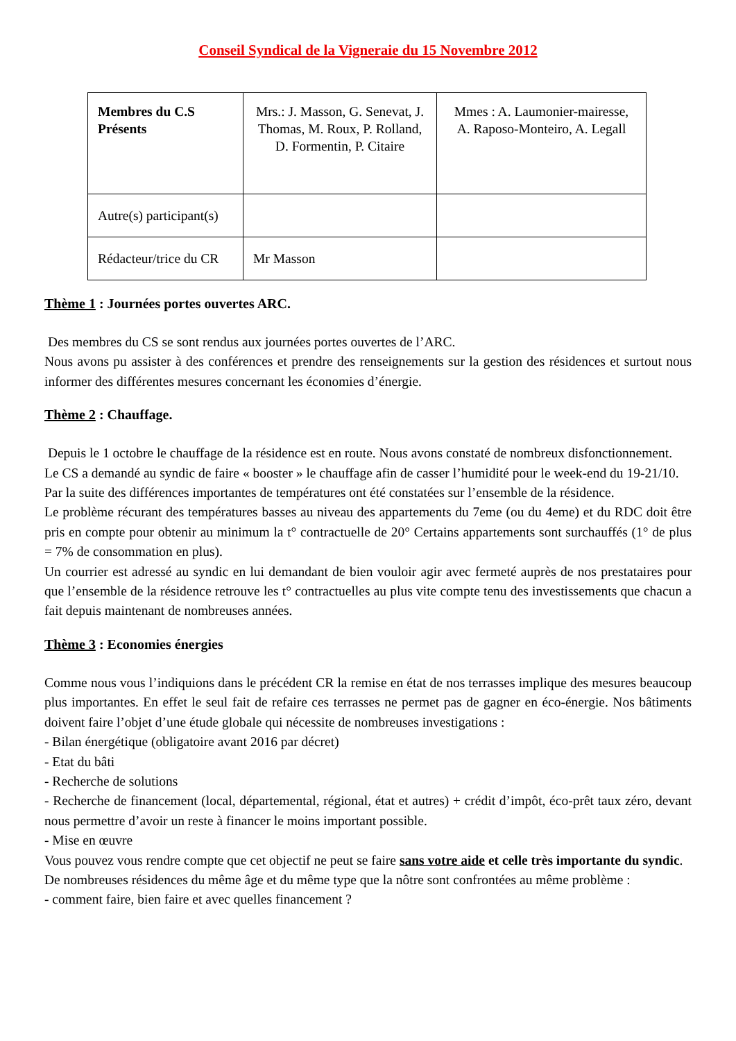Conseil Syndical de la Vigneraie du 15 Novembre 2012
| Membres du C.S Présents | Mrs.: J. Masson, G. Senevat, J. Thomas, M. Roux, P. Rolland, D. Formentin, P. Citaire | Mmes : A. Laumonier-mairesse, A. Raposo-Monteiro, A. Legall |
| Autre(s) participant(s) | | |
| Rédacteur/trice du CR | Mr Masson | |
Thème 1 : Journées portes ouvertes ARC.
Des membres du CS se sont rendus aux journées portes ouvertes de l’ARC.
Nous avons pu assister à des conférences et prendre des renseignements sur la gestion des résidences et surtout nous informer des différentes mesures concernant les économies d’énergie.
Thème 2 : Chauffage.
Depuis le 1 octobre le chauffage de la résidence est en route. Nous avons constaté de nombreux disfonctionnement.
Le CS a demandé au syndic de faire « booster » le chauffage afin de casser l’humidité pour le week-end du 19-21/10.
Par la suite des différences importantes de températures ont été constatées sur l’ensemble de la résidence.
Le problème récurant des températures basses au niveau des appartements du 7eme (ou du 4eme) et du RDC doit être pris en compte pour obtenir au minimum la t° contractuelle de 20° Certains appartements sont surchauffés (1° de plus = 7% de consommation en plus).
Un courrier est adressé au syndic en lui demandant de bien vouloir agir avec fermeté auprès de nos prestataires pour que l’ensemble de la résidence retrouve les t° contractuelles au plus vite compte tenu des investissements que chacun a fait depuis maintenant de nombreuses années.
Thème 3 : Economies énergies
Comme nous vous l’indiquions dans le précédent CR la remise en état de nos terrasses implique des mesures beaucoup plus importantes. En effet le seul fait de refaire ces terrasses ne permet pas de gagner en éco-énergie. Nos bâtiments doivent faire l’objet d’une étude globale qui nécessite de nombreuses investigations :
- Bilan énergétique (obligatoire avant 2016 par décret)
- Etat du bâti
- Recherche de solutions
- Recherche de financement (local, départemental, régional, état et autres) + crédit d’impôt, éco-prêt taux zéro, devant nous permettre d’avoir un reste à financer le moins important possible.
- Mise en œuvre
Vous pouvez vous rendre compte que cet objectif ne peut se faire sans votre aide et celle très importante du syndic.
De nombreuses résidences du même âge et du même type que la nôtre sont confrontées au même problème :
- comment faire, bien faire et avec quelles financement ?